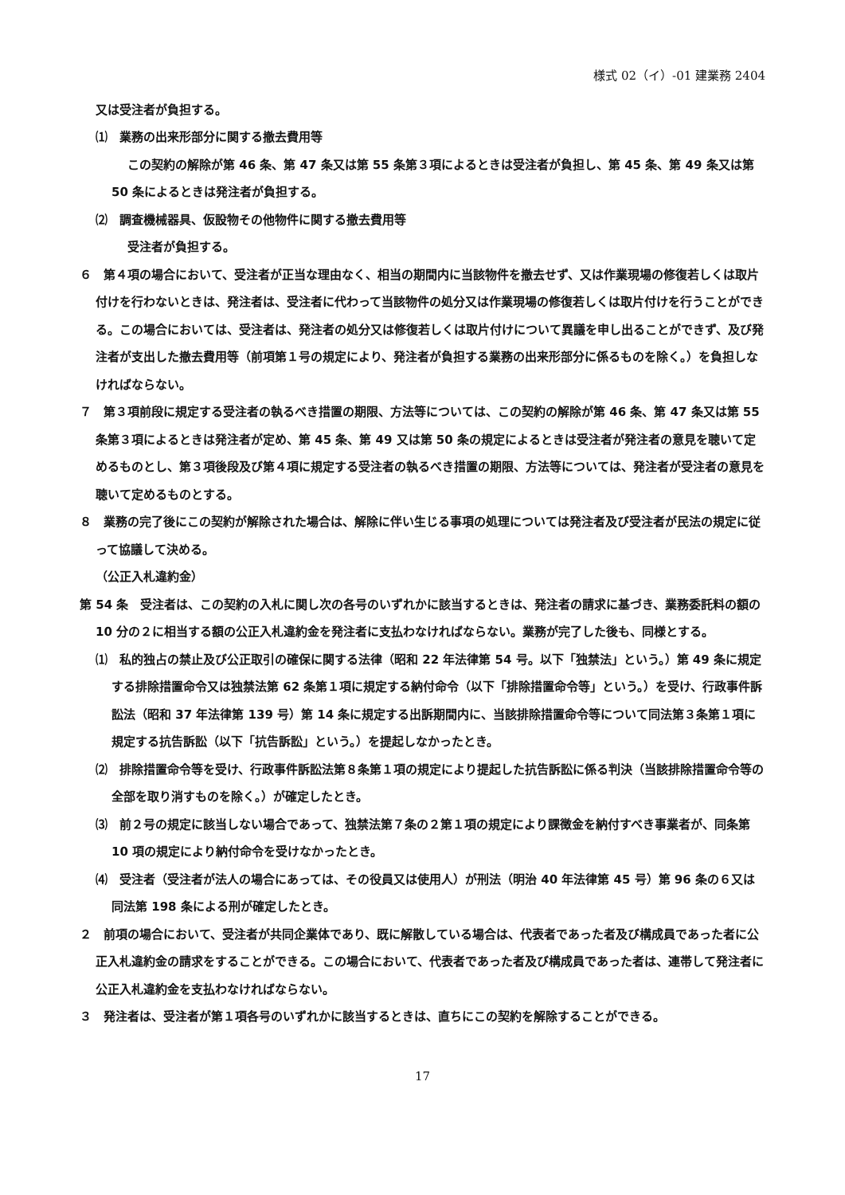様式 02（イ）-01 建業務 2404
又は受注者が負担する。
⑴　業務の出来形部分に関する撤去費用等
この契約の解除が第 46 条、第 47 条又は第 55 条第３項によるときは受注者が負担し、第 45 条、第 49 条又は第 50 条によるときは発注者が負担する。
⑵　調査機械器具、仮設物その他物件に関する撤去費用等
受注者が負担する。
６　第４項の場合において、受注者が正当な理由なく、相当の期間内に当該物件を撤去せず、又は作業現場の修復若しくは取片付けを行わないときは、発注者は、受注者に代わって当該物件の処分又は作業現場の修復若しくは取片付けを行うことができる。この場合においては、受注者は、発注者の処分又は修復若しくは取片付けについて異議を申し出ることができず、及び発注者が支出した撤去費用等（前項第１号の規定により、発注者が負担する業務の出来形部分に係るものを除く。）を負担しなければならない。
７　第３項前段に規定する受注者の執るべき措置の期限、方法等については、この契約の解除が第 46 条、第 47 条又は第 55 条第３項によるときは発注者が定め、第 45 条、第 49 又は第 50 条の規定によるときは受注者が発注者の意見を聴いて定めるものとし、第３項後段及び第４項に規定する受注者の執るべき措置の期限、方法等については、発注者が受注者の意見を聴いて定めるものとする。
８　業務の完了後にこの契約が解除された場合は、解除に伴い生じる事項の処理については発注者及び受注者が民法の規定に従って協議して決める。
（公正入札違約金）
第 54 条　受注者は、この契約の入札に関し次の各号のいずれかに該当するときは、発注者の請求に基づき、業務委託料の額の 10 分の２に相当する額の公正入札違約金を発注者に支払わなければならない。業務が完了した後も、同様とする。
⑴　私的独占の禁止及び公正取引の確保に関する法律（昭和 22 年法律第 54 号。以下「独禁法」という。）第 49 条に規定する排除措置命令又は独禁法第 62 条第１項に規定する納付命令（以下「排除措置命令等」という。）を受け、行政事件訴訟法（昭和 37 年法律第 139 号）第 14 条に規定する出訴期間内に、当該排除措置命令等について同法第３条第１項に規定する抗告訴訟（以下「抗告訴訟」という。）を提起しなかったとき。
⑵　排除措置命令等を受け、行政事件訴訟法第８条第１項の規定により提起した抗告訴訟に係る判決（当該排除措置命令等の全部を取り消すものを除く。）が確定したとき。
⑶　前２号の規定に該当しない場合であって、独禁法第７条の２第１項の規定により課徴金を納付すべき事業者が、同条第 10 項の規定により納付命令を受けなかったとき。
⑷　受注者（受注者が法人の場合にあっては、その役員又は使用人）が刑法（明治 40 年法律第 45 号）第 96 条の６又は同法第 198 条による刑が確定したとき。
２　前項の場合において、受注者が共同企業体であり、既に解散している場合は、代表者であった者及び構成員であった者に公正入札違約金の請求をすることができる。この場合において、代表者であった者及び構成員であった者は、連帯して発注者に公正入札違約金を支払わなければならない。
３　発注者は、受注者が第１項各号のいずれかに該当するときは、直ちにこの契約を解除することができる。
17